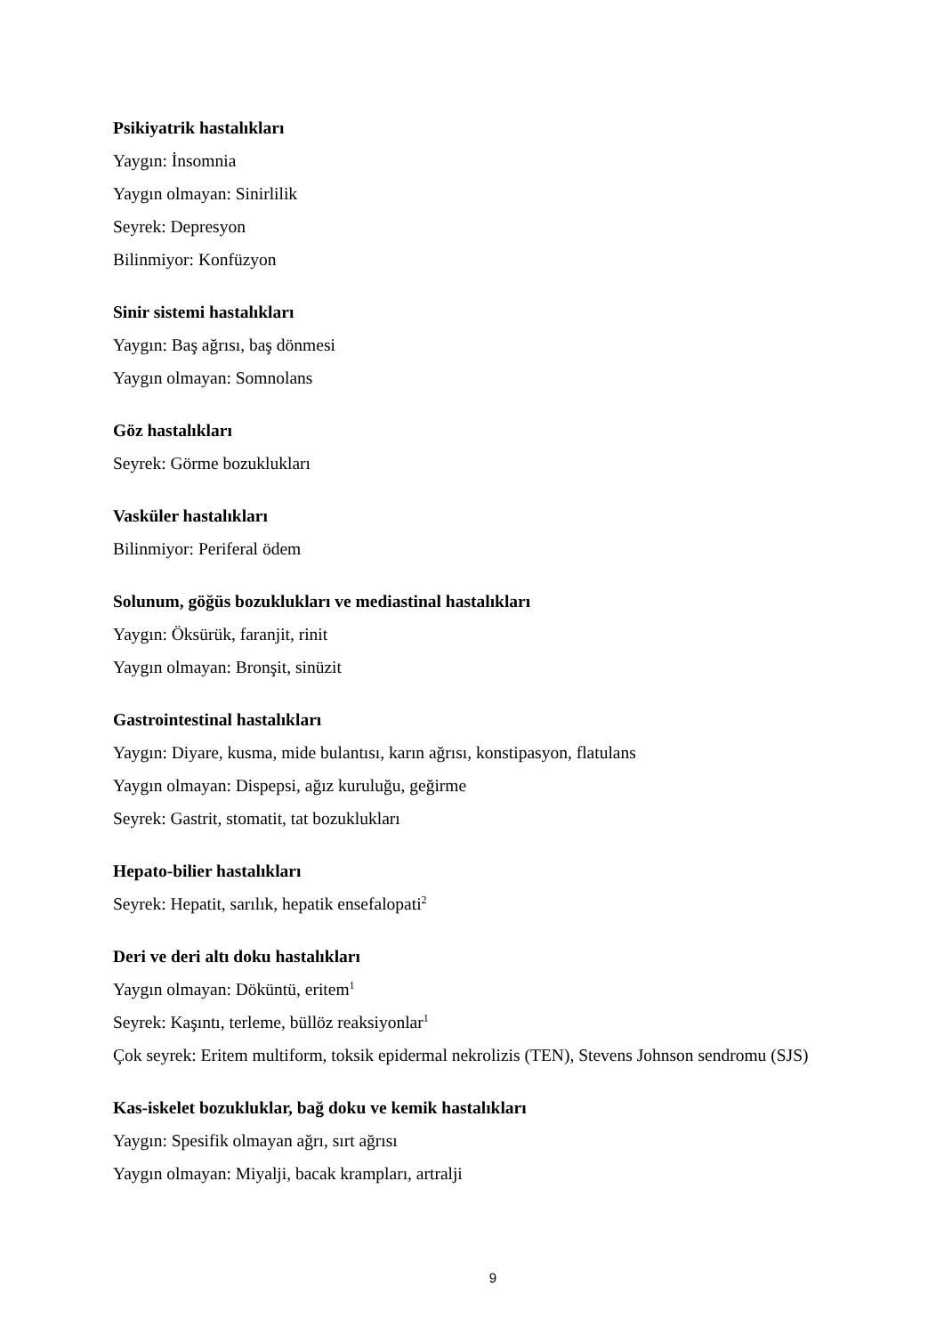Psikiyatrik hastalıkları
Yaygın: İnsomnia
Yaygın olmayan: Sinirlilik
Seyrek: Depresyon
Bilinmiyor: Konfüzyon
Sinir sistemi hastalıkları
Yaygın: Baş ağrısı, baş dönmesi
Yaygın olmayan: Somnolans
Göz hastalıkları
Seyrek: Görme bozuklukları
Vasküler hastalıkları
Bilinmiyor: Periferal ödem
Solunum, göğüs bozuklukları ve mediastinal hastalıkları
Yaygın: Öksürük, faranjit, rinit
Yaygın olmayan: Bronşit, sinüzit
Gastrointestinal hastalıkları
Yaygın: Diyare, kusma, mide bulantısı, karın ağrısı, konstipasyon, flatulans
Yaygın olmayan: Dispepsi, ağız kuruluğu, geğirme
Seyrek: Gastrit, stomatit, tat bozuklukları
Hepato-bilier hastalıkları
Seyrek: Hepatit, sarılık, hepatik ensefalopati<sup>2</sup>
Deri ve deri altı doku hastalıkları
Yaygın olmayan: Döküntü, eritem<sup>1</sup>
Seyrek: Kaşıntı, terleme, büllöz reaksiyonlar<sup>1</sup>
Çok seyrek: Eritem multiform, toksik epidermal nekrolizis (TEN), Stevens Johnson sendromu (SJS)
Kas-iskelet bozukluklar, bağ doku ve kemik hastalıkları
Yaygın: Spesifik olmayan ağrı, sırt ağrısı
Yaygın olmayan: Miyalji, bacak krampları, artralji
9